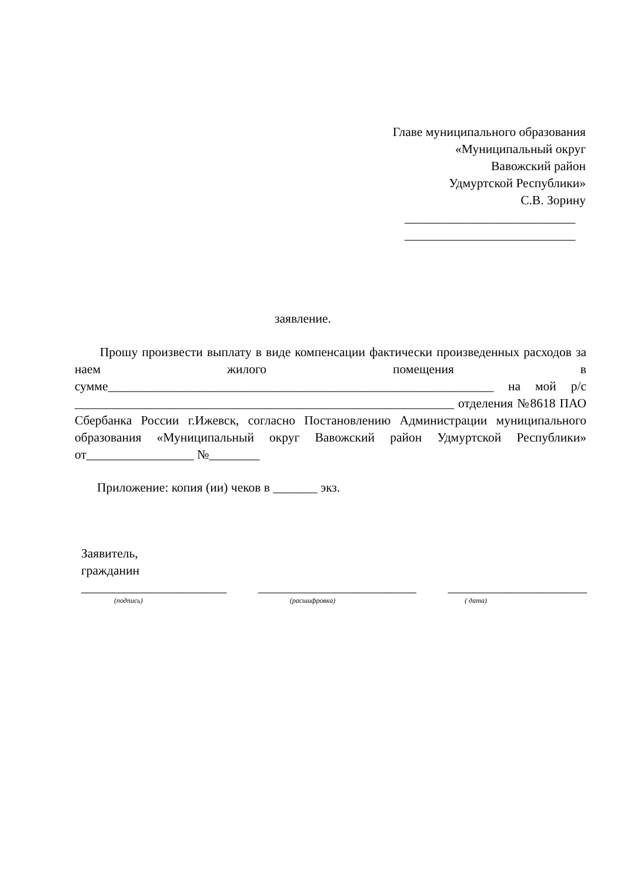Главе муниципального образования
«Муниципальный округ
Вавожский район
Удмуртской Республики»
С.В. Зорину
___________________________
___________________________
заявление.
Прошу произвести выплату в виде компенсации фактически произведенных расходов за наем жилого помещения в сумме_____________________________________________________________ на мой р/с ____________________________________________________________ отделения №8618 ПАО Сбербанка России г.Ижевск, согласно Постановлению Администрации муниципального образования «Муниципальный округ Вавожский район Удмуртской Республики» от_________________ №________
Приложение: копия (ии) чеков в _______ экз.
Заявитель,
гражданин
_______________________ _________________________ ______________________
(подпись) (расшифровка) ( дата)